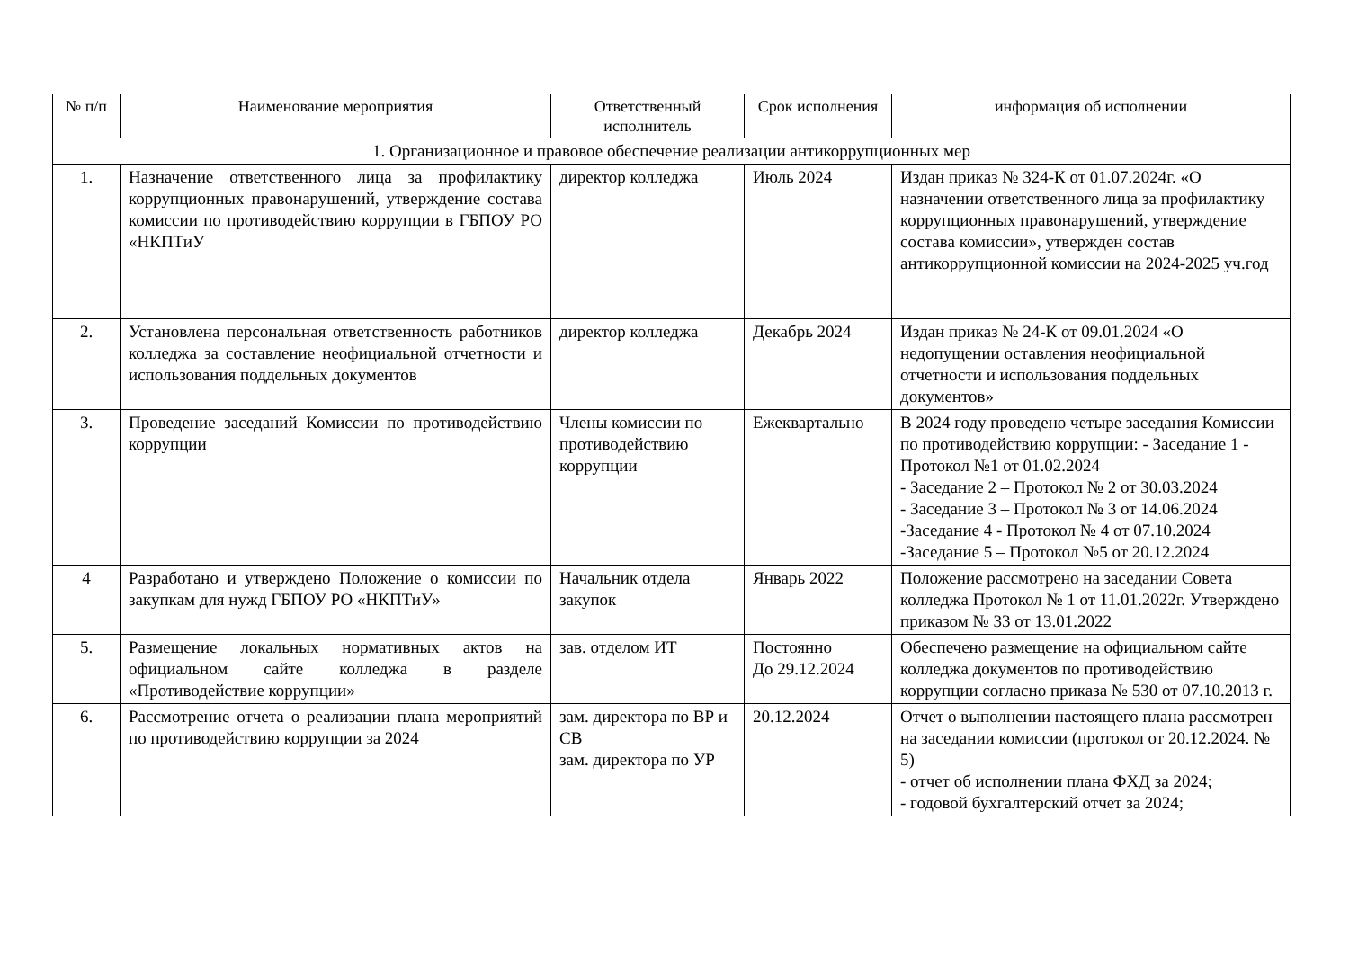| № п/п | Наименование мероприятия | Ответственный исполнитель | Срок исполнения | информация об исполнении |
| --- | --- | --- | --- | --- |
| 1. Организационное и правовое обеспечение реализации антикоррупционных мер | | | | |
| 1. | Назначение ответственного лица за профилактику коррупционных правонарушений, утверждение состава комиссии по противодействию коррупции в ГБПОУ РО «НКПТиУ | директор колледжа | Июль 2024 | Издан приказ № 324-К от 01.07.2024г. «О назначении ответственного лица за профилактику коррупционных правонарушений, утверждение состава комиссии», утвержден состав антикоррупционной комиссии на 2024-2025 уч.год |
| 2. | Установлена персональная ответственность работников колледжа за составление неофициальной отчетности и использования поддельных документов | директор колледжа | Декабрь 2024 | Издан приказ № 24-К от 09.01.2024 «О недопущении оставления неофициальной отчетности и использования поддельных документов» |
| 3. | Проведение заседаний Комиссии по противодействию коррупции | Члены комиссии по противодействию коррупции | Ежеквартально | В 2024 году проведено четыре заседания Комиссии по противодействию коррупции: - Заседание 1 - Протокол №1 от 01.02.2024 - Заседание 2 – Протокол № 2 от 30.03.2024 - Заседание 3 – Протокол № 3 от 14.06.2024 -Заседание 4 - Протокол № 4 от 07.10.2024 -Заседание 5 – Протокол №5 от 20.12.2024 |
| 4 | Разработано и утверждено Положение о комиссии по закупкам для нужд ГБПОУ РО «НКПТиУ» | Начальник отдела закупок | Январь 2022 | Положение рассмотрено на заседании Совета колледжа Протокол № 1 от 11.01.2022г. Утверждено приказом № 33 от 13.01.2022 |
| 5. | Размещение локальных нормативных актов на официальном сайте колледжа в разделе «Противодействие коррупции» | зав. отделом ИТ | Постоянно До 29.12.2024 | Обеспечено размещение на официальном сайте колледжа документов по противодействию коррупции согласно приказа № 530 от 07.10.2013 г. |
| 6. | Рассмотрение отчета о реализации плана мероприятий по противодействию коррупции за 2024 | зам. директора по ВР и СВ зам. директора по УР | 20.12.2024 | Отчет о выполнении настоящего плана рассмотрен на заседании комиссии (протокол от 20.12.2024. № 5) - отчет об исполнении плана ФХД за 2024; - годовой бухгалтерский отчет за 2024; |